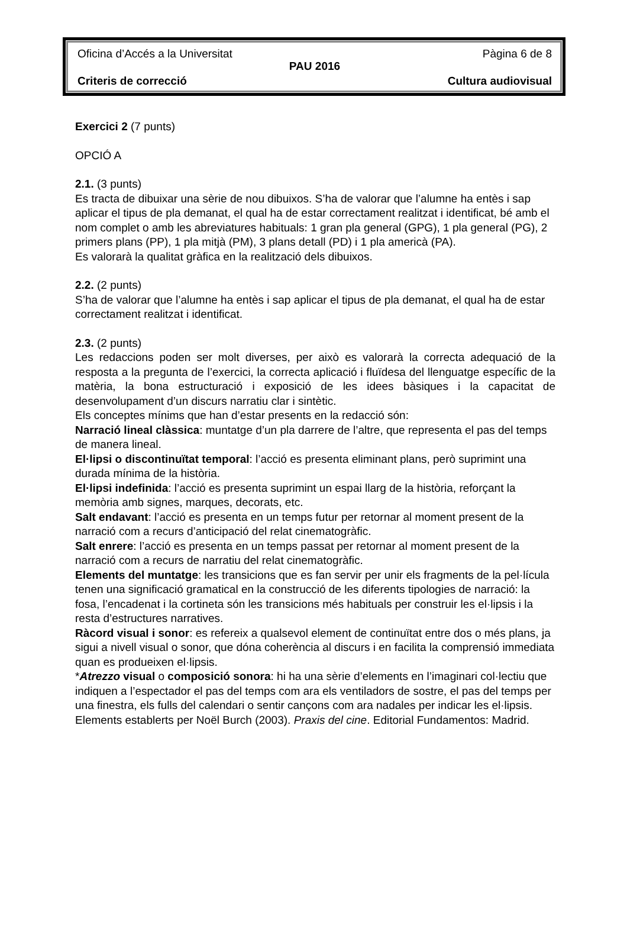Oficina d’Accés a la Universitat Pàgina 6 de 8
PAU 2016
Criteris de correcció Cultura audiovisual
Exercici 2 (7 punts)
OPCIÓ A
2.1. (3 punts)
Es tracta de dibuixar una sèrie de nou dibuixos. S’ha de valorar que l’alumne ha entès i sap aplicar el tipus de pla demanat, el qual ha de estar correctament realitzat i identificat, bé amb el nom complet o amb les abreviatures habituals: 1 gran pla general (GPG), 1 pla general (PG), 2 primers plans (PP), 1 pla mitjà (PM), 3 plans detall (PD) i 1 pla americà (PA).
Es valorarà la qualitat gràfica en la realització dels dibuixos.
2.2. (2 punts)
S’ha de valorar que l’alumne ha entès i sap aplicar el tipus de pla demanat, el qual ha de estar correctament realitzat i identificat.
2.3. (2 punts)
Les redaccions poden ser molt diverses, per això es valorarà la correcta adequació de la resposta a la pregunta de l’exercici, la correcta aplicació i fluïdesa del llenguatge específic de la matèria, la bona estructuració i exposició de les idees bàsiques i la capacitat de desenvolupament d’un discurs narratiu clar i sintètic.
Els conceptes mínims que han d’estar presents en la redacció són:
Narració lineal clàssica: muntatge d’un pla darrere de l’altre, que representa el pas del temps de manera lineal.
El·lipsi o discontinuïtat temporal: l’acció es presenta eliminant plans, però suprimint una durada mínima de la història.
El·lipsi indefinida: l’acció es presenta suprimint un espai llarg de la història, reforçant la memòria amb signes, marques, decorats, etc.
Salt endavant: l’acció es presenta en un temps futur per retornar al moment present de la narració com a recurs d’anticipació del relat cinematogràfic.
Salt enrere: l’acció es presenta en un temps passat per retornar al moment present de la narració com a recurs de narratiu del relat cinematogràfic.
Elements del muntatge: les transicions que es fan servir per unir els fragments de la pel·lícula tenen una significació gramatical en la construcció de les diferents tipologies de narració: la fosa, l’encadenat i la cortineta són les transicions més habituals per construir les el·lipsis i la resta d’estructures narratives.
Ràcord visual i sonor: es refereix a qualsevol element de continuïtat entre dos o més plans, ja sigui a nivell visual o sonor, que dóna coherència al discurs i en facilita la comprensió immediata quan es produeixen el·lipsis.
*Atrezzo visual o composició sonora: hi ha una sèrie d’elements en l’imaginari col·lectiu que indiquen a l’espectador el pas del temps com ara els ventiladors de sostre, el pas del temps per una finestra, els fulls del calendari o sentir cançons com ara nadales per indicar les el·lipsis.
Elements establerts per Noël Burch (2003). Praxis del cine. Editorial Fundamentos: Madrid.